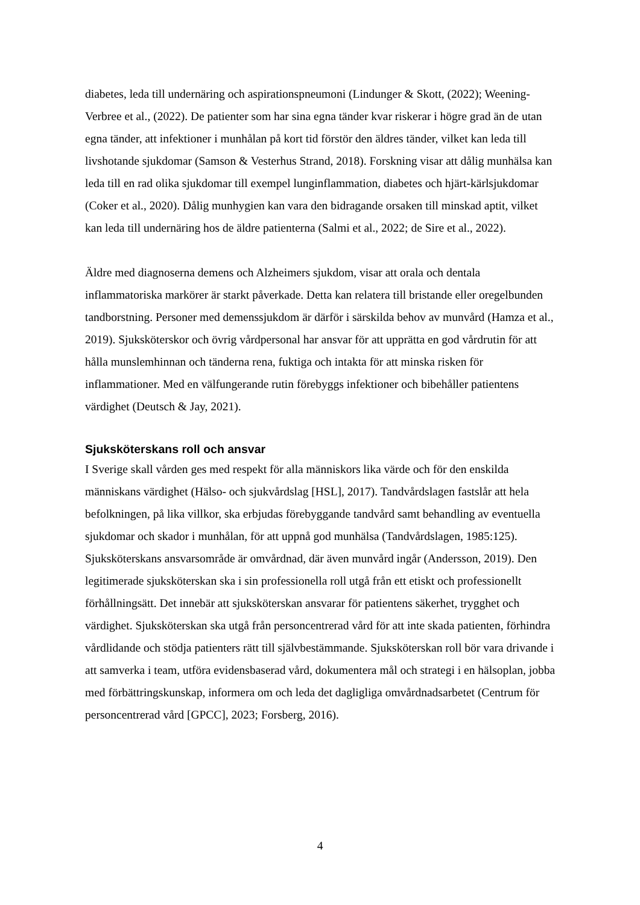diabetes, leda till undernäring och aspirationspneumoni (Lindunger & Skott, (2022); Weening-Verbree et al., (2022). De patienter som har sina egna tänder kvar riskerar i högre grad än de utan egna tänder, att infektioner i munhålan på kort tid förstör den äldres tänder, vilket kan leda till livshotande sjukdomar (Samson & Vesterhus Strand, 2018). Forskning visar att dålig munhälsa kan leda till en rad olika sjukdomar till exempel lunginflammation, diabetes och hjärt-kärlsjukdomar (Coker et al., 2020). Dålig munhygien kan vara den bidragande orsaken till minskad aptit, vilket kan leda till undernäring hos de äldre patienterna (Salmi et al., 2022; de Sire et al., 2022).
Äldre med diagnoserna demens och Alzheimers sjukdom, visar att orala och dentala inflammatoriska markörer är starkt påverkade. Detta kan relatera till bristande eller oregelbunden tandborstning. Personer med demenssjukdom är därför i särskilda behov av munvård (Hamza et al., 2019). Sjuksköterskor och övrig vårdpersonal har ansvar för att upprätta en god vårdrutin för att hålla munslemhinnan och tänderna rena, fuktiga och intakta för att minska risken för inflammationer. Med en välfungerande rutin förebyggs infektioner och bibehåller patientens värdighet (Deutsch & Jay, 2021).
Sjuksköterskans roll och ansvar
I Sverige skall vården ges med respekt för alla människors lika värde och för den enskilda människans värdighet (Hälso- och sjukvårdslag [HSL], 2017). Tandvårdslagen fastslår att hela befolkningen, på lika villkor, ska erbjudas förebyggande tandvård samt behandling av eventuella sjukdomar och skador i munhålan, för att uppnå god munhälsa (Tandvårdslagen, 1985:125). Sjuksköterskans ansvarsområde är omvårdnad, där även munvård ingår (Andersson, 2019). Den legitimerade sjuksköterskan ska i sin professionella roll utgå från ett etiskt och professionellt förhållningsätt. Det innebär att sjuksköterskan ansvarar för patientens säkerhet, trygghet och värdighet. Sjuksköterskan ska utgå från personcentrerad vård för att inte skada patienten, förhindra vårdlidande och stödja patienters rätt till självbestämmande. Sjuksköterskan roll bör vara drivande i att samverka i team, utföra evidensbaserad vård, dokumentera mål och strategi i en hälsoplan, jobba med förbättringskunskap, informera om och leda det dagligliga omvårdnadsarbetet (Centrum för personcentrerad vård [GPCC], 2023; Forsberg, 2016).
4